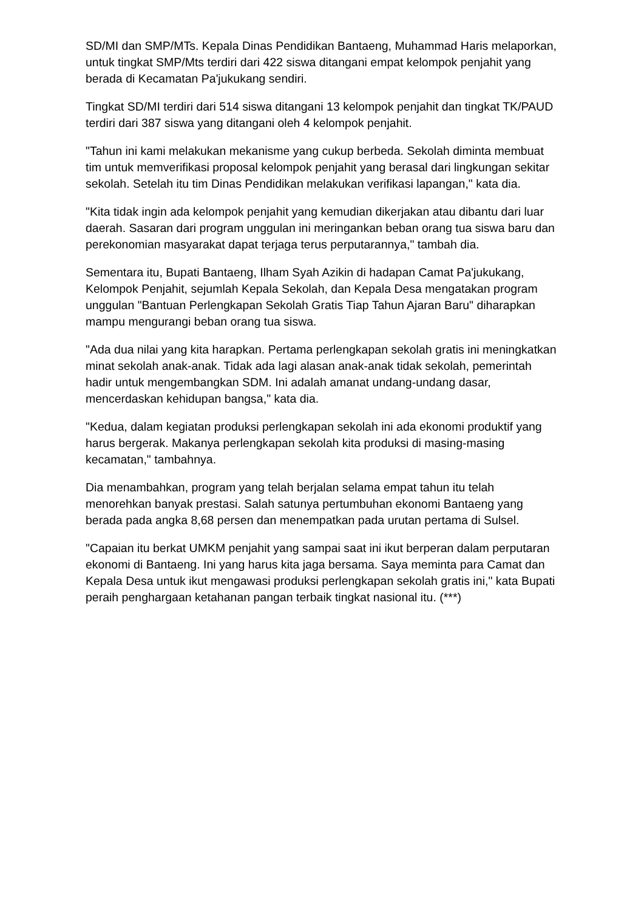SD/MI dan SMP/MTs. Kepala Dinas Pendidikan Bantaeng, Muhammad Haris melaporkan, untuk tingkat SMP/Mts terdiri dari 422 siswa ditangani empat kelompok penjahit yang berada di Kecamatan Pa'jukukang sendiri.
Tingkat SD/MI terdiri dari 514 siswa ditangani 13 kelompok penjahit dan tingkat TK/PAUD terdiri dari 387 siswa yang ditangani oleh 4 kelompok penjahit.
"Tahun ini kami melakukan mekanisme yang cukup berbeda. Sekolah diminta membuat tim untuk memverifikasi proposal kelompok penjahit yang berasal dari lingkungan sekitar sekolah. Setelah itu tim Dinas Pendidikan melakukan verifikasi lapangan," kata dia.
"Kita tidak ingin ada kelompok penjahit yang kemudian dikerjakan atau dibantu dari luar daerah. Sasaran dari program unggulan ini meringankan beban orang tua siswa baru dan perekonomian masyarakat dapat terjaga terus perputarannya," tambah dia.
Sementara itu, Bupati Bantaeng, Ilham Syah Azikin di hadapan Camat Pa'jukukang, Kelompok Penjahit, sejumlah Kepala Sekolah, dan Kepala Desa mengatakan program unggulan "Bantuan Perlengkapan Sekolah Gratis Tiap Tahun Ajaran Baru" diharapkan mampu mengurangi beban orang tua siswa.
"Ada dua nilai yang kita harapkan. Pertama perlengkapan sekolah gratis ini meningkatkan minat sekolah anak-anak. Tidak ada lagi alasan anak-anak tidak sekolah, pemerintah hadir untuk mengembangkan SDM. Ini adalah amanat undang-undang dasar, mencerdaskan kehidupan bangsa," kata dia.
"Kedua, dalam kegiatan produksi perlengkapan sekolah ini ada ekonomi produktif yang harus bergerak. Makanya perlengkapan sekolah kita produksi di masing-masing kecamatan," tambahnya.
Dia menambahkan, program yang telah berjalan selama empat tahun itu telah menorehkan banyak prestasi. Salah satunya pertumbuhan ekonomi Bantaeng yang berada pada angka 8,68 persen dan menempatkan pada urutan pertama di Sulsel.
"Capaian itu berkat UMKM penjahit yang sampai saat ini ikut berperan dalam perputaran ekonomi di Bantaeng. Ini yang harus kita jaga bersama. Saya meminta para Camat dan Kepala Desa untuk ikut mengawasi produksi perlengkapan sekolah gratis ini," kata Bupati peraih penghargaan ketahanan pangan terbaik tingkat nasional itu. (***)